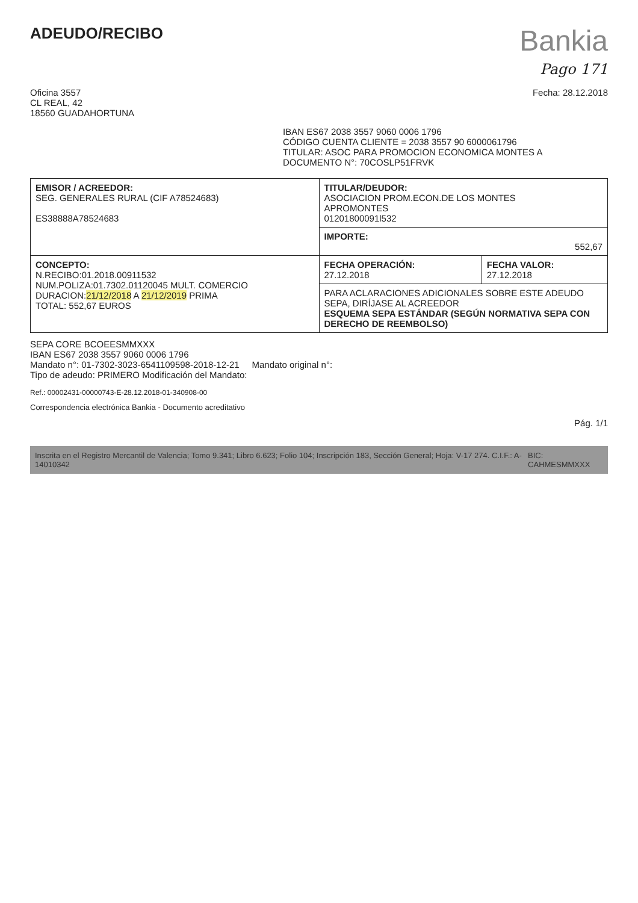ADEUDO/RECIBO
Bankia
Pago 171
Oficina 3557
CL REAL, 42
18560 GUADAHORTUNA
Fecha: 28.12.2018
IBAN ES67 2038 3557 9060 0006 1796
CÓDIGO CUENTA CLIENTE = 2038 3557 90 6000061796
TITULAR: ASOC PARA PROMOCION ECONOMICA MONTES A
DOCUMENTO N°: 70COSLP51FRVK
| EMISOR / ACREEDOR: SEG. GENERALES RURAL (CIF A78524683) ES38888A78524683 | TITULAR/DEUDOR: ASOCIACION PROM.ECON.DE LOS MONTES APROMONTES 01201800091l532 | |
| | IMPORTE: 552,67 | |
| CONCEPTO: N.RECIBO:01.2018.00911532 NUM.POLIZA:01.7302.01120045 MULT. COMERCIO DURACION: 21/12/2018 A 21/12/2019 PRIMA TOTAL: 552,67 EUROS | FECHA OPERACIÓN: 27.12.2018 | FECHA VALOR: 27.12.2018 |
| | PARA ACLARACIONES ADICIONALES SOBRE ESTE ADEUDO SEPA, DIRÍJASE AL ACREEDOR ESQUEMA SEPA ESTÁNDAR (SEGÚN NORMATIVA SEPA CON DERECHO DE REEMBOLSO) | |
SEPA CORE BCOEESMMXXX
IBAN ES67 2038 3557 9060 0006 1796
Mandato n°: 01-7302-3023-6541109598-2018-12-21 Mandato original n°:
Tipo de adeudo: PRIMERO Modificación del Mandato:
Ref.: 00002431-00000743-E-28.12.2018-01-340908-00
Correspondencia electrónica Bankia - Documento acreditativo
Pág. 1/1
Inscrita en el Registro Mercantil de Valencia; Tomo 9.341; Libro 6.623; Folio 104; Inscripción 183, Sección General; Hoja: V-17 274. C.I.F.: A-14010342 BIC: CAHMESMMXXX